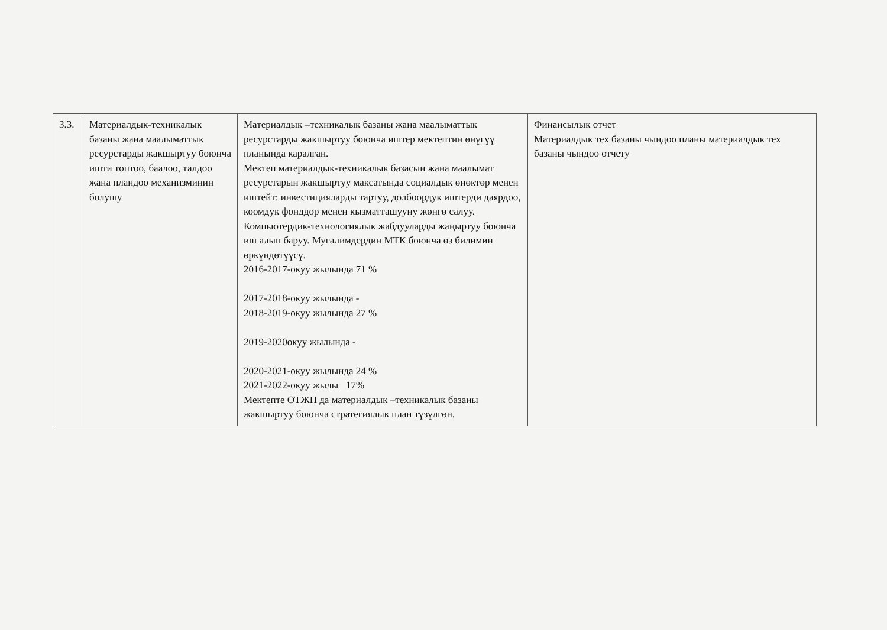| 3.3. | Материалдык-техникалык базаны жана маалыматтык ресурстарды жакшыртуу боюнча ишти топтоо, баалоо, талдоо жана пландоо механизминин болушу | Материалдык –техникалык базаны жана маалыматтык ресурстарды жакшыртуу боюнча иштер мектептин өнүгүү планында каралган. Мектеп материалдык-техникалык базасын жана маалымат ресурстарын жакшыртуу максатында социалдык өнөктөр менен иштейт: инвестицияларды тартуу, долбоордук иштерди даярдоо, коомдук фонддор менен кызматташууну жөнгө салуу. Компьютердик-технологиялык жабдууларды жаңыртуу боюнча иш алып баруу. Мугалимдердин МТК боюнча өз билимин өркүндөтүүсү. 2016-2017-окуу жылында 71 % 2017-2018-окуу жылында - 2018-2019-окуу жылында 27 % 2019-2020окуу жылында - 2020-2021-окуу жылында 24 % 2021-2022-окуу жылы 17% Мектепте ОТЖП да материалдык –техникалык базаны жакшыртуу боюнча стратегиялык план түзүлгөн. | Финансылык отчет Материалдык тех базаны чындоо планы материалдык тех базаны чындоо отчету |